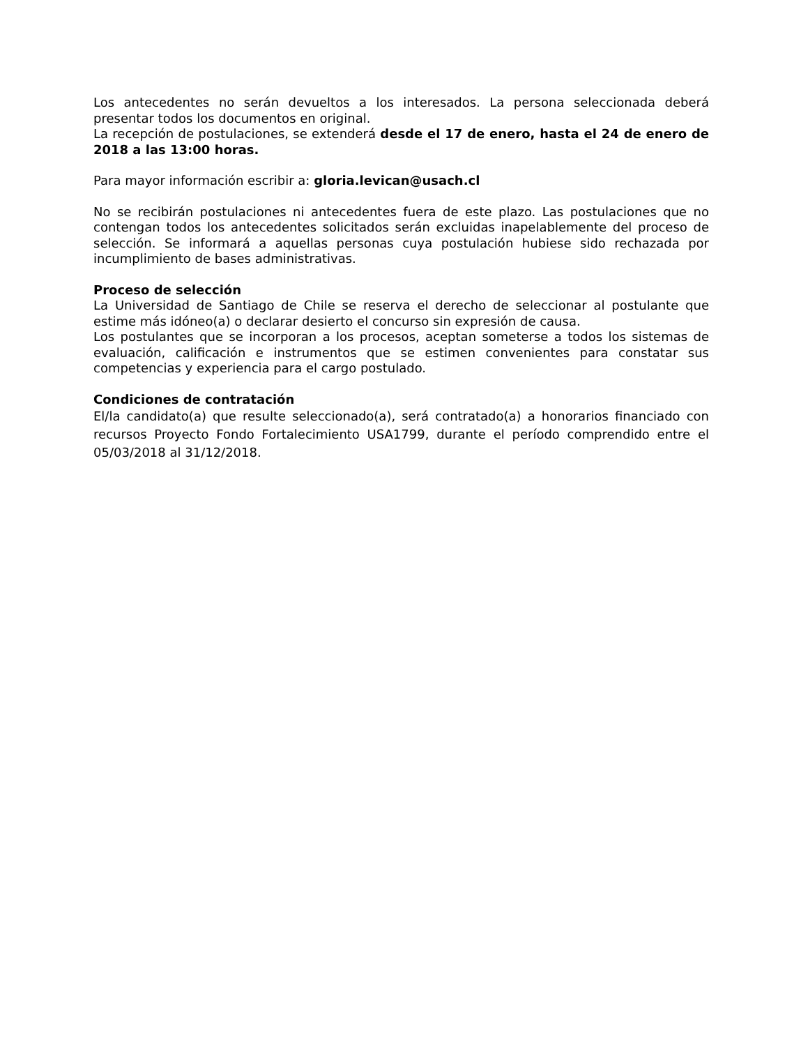Los antecedentes no serán devueltos a los interesados. La persona seleccionada deberá presentar todos los documentos en original.
La recepción de postulaciones, se extenderá desde el 17 de enero, hasta el 24 de enero de 2018 a las 13:00 horas.
Para mayor información escribir a: gloria.levican@usach.cl
No se recibirán postulaciones ni antecedentes fuera de este plazo. Las postulaciones que no contengan todos los antecedentes solicitados serán excluidas inapelablemente del proceso de selección. Se informará a aquellas personas cuya postulación hubiese sido rechazada por incumplimiento de bases administrativas.
Proceso de selección
La Universidad de Santiago de Chile se reserva el derecho de seleccionar al postulante que estime más idóneo(a) o declarar desierto el concurso sin expresión de causa.
Los postulantes que se incorporan a los procesos, aceptan someterse a todos los sistemas de evaluación, calificación e instrumentos que se estimen convenientes para constatar sus competencias y experiencia para el cargo postulado.
Condiciones de contratación
El/la candidato(a) que resulte seleccionado(a), será contratado(a) a honorarios financiado con recursos Proyecto Fondo Fortalecimiento USA1799, durante el período comprendido entre el 05/03/2018 al 31/12/2018.